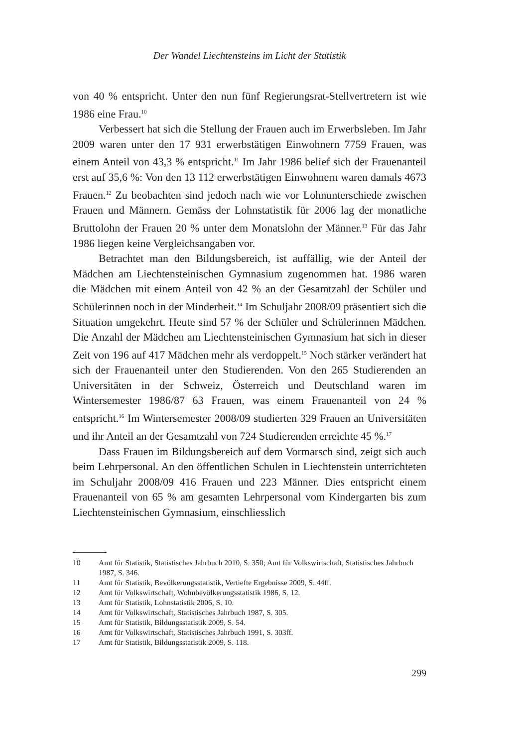Der Wandel Liechtensteins im Licht der Statistik
von 40 % entspricht. Unter den nun fünf Regierungsrat-Stellvertretern ist wie 1986 eine Frau.<sup>10</sup>
Verbessert hat sich die Stellung der Frauen auch im Erwerbsleben. Im Jahr 2009 waren unter den 17 931 erwerbstätigen Einwohnern 7759 Frauen, was einem Anteil von 43,3 % entspricht.<sup>11</sup> Im Jahr 1986 belief sich der Frauenanteil erst auf 35,6 %: Von den 13 112 erwerbstätigen Einwohnern waren damals 4673 Frauen.<sup>12</sup> Zu beobachten sind jedoch nach wie vor Lohnunterschiede zwischen Frauen und Männern. Gemäss der Lohnstatistik für 2006 lag der monatliche Bruttolohn der Frauen 20 % unter dem Monatslohn der Männer.<sup>13</sup> Für das Jahr 1986 liegen keine Vergleichsangaben vor.
Betrachtet man den Bildungsbereich, ist auffällig, wie der Anteil der Mädchen am Liechtensteinischen Gymnasium zugenommen hat. 1986 waren die Mädchen mit einem Anteil von 42 % an der Gesamtzahl der Schüler und Schülerinnen noch in der Minderheit.<sup>14</sup> Im Schuljahr 2008/09 präsentiert sich die Situation umgekehrt. Heute sind 57 % der Schüler und Schülerinnen Mädchen. Die Anzahl der Mädchen am Liechtensteinischen Gymnasium hat sich in dieser Zeit von 196 auf 417 Mädchen mehr als verdoppelt.<sup>15</sup> Noch stärker verändert hat sich der Frauenanteil unter den Studierenden. Von den 265 Studierenden an Universitäten in der Schweiz, Österreich und Deutschland waren im Wintersemester 1986/87 63 Frauen, was einem Frauenanteil von 24 % entspricht.<sup>16</sup> Im Wintersemester 2008/09 studierten 329 Frauen an Universitäten und ihr Anteil an der Gesamtzahl von 724 Studierenden erreichte 45 %.<sup>17</sup>
Dass Frauen im Bildungsbereich auf dem Vormarsch sind, zeigt sich auch beim Lehrpersonal. An den öffentlichen Schulen in Liechtenstein unterrichteten im Schuljahr 2008/09 416 Frauen und 223 Männer. Dies entspricht einem Frauenanteil von 65 % am gesamten Lehrpersonal vom Kindergarten bis zum Liechtensteinischen Gymnasium, einschliesslich
10 Amt für Statistik, Statistisches Jahrbuch 2010, S. 350; Amt für Volkswirtschaft, Statistisches Jahrbuch 1987, S. 346.
11 Amt für Statistik, Bevölkerungsstatistik, Vertiefte Ergebnisse 2009, S. 44ff.
12 Amt für Volkswirtschaft, Wohnbevölkerungsstatistik 1986, S. 12.
13 Amt für Statistik, Lohnstatistik 2006, S. 10.
14 Amt für Volkswirtschaft, Statistisches Jahrbuch 1987, S. 305.
15 Amt für Statistik, Bildungsstatistik 2009, S. 54.
16 Amt für Volkswirtschaft, Statistisches Jahrbuch 1991, S. 303ff.
17 Amt für Statistik, Bildungsstatistik 2009, S. 118.
299